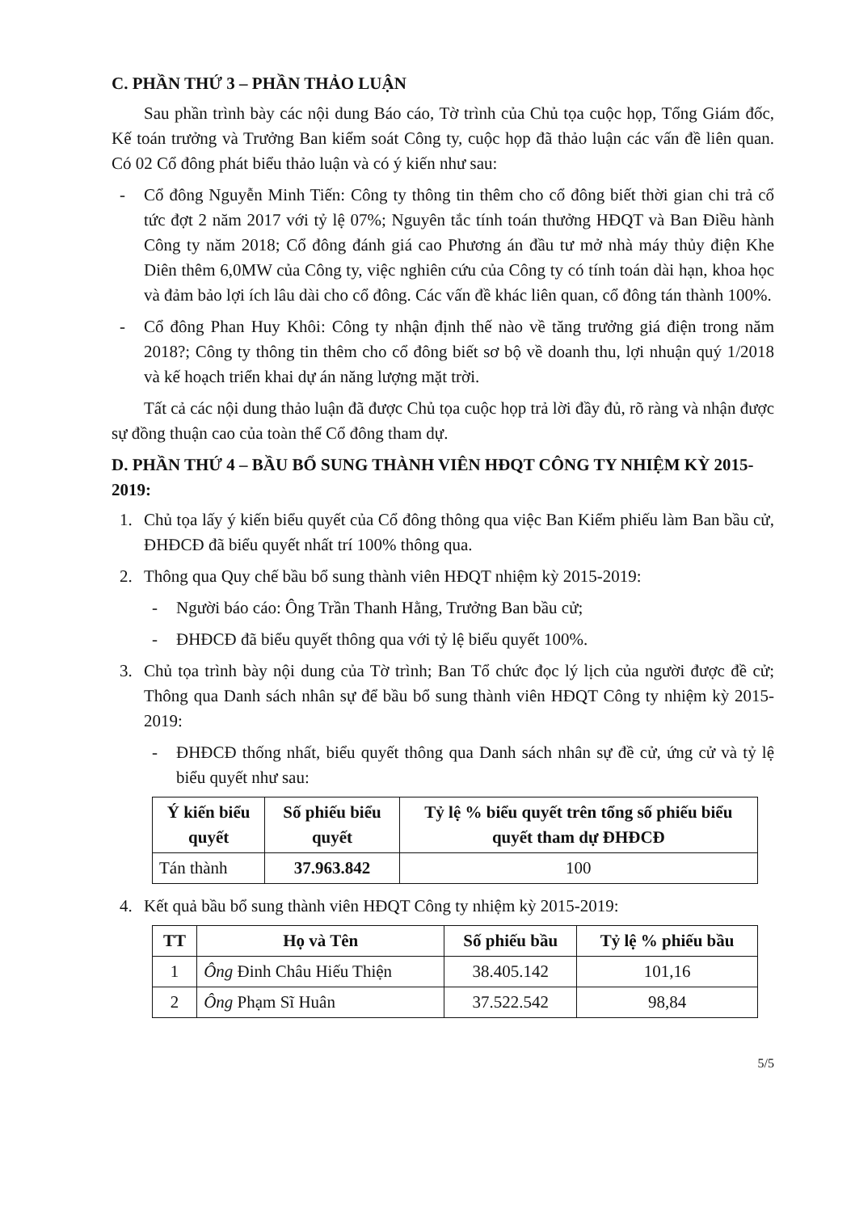C. PHẦN THỨ 3 – PHẦN THẢO LUẬN
Sau phần trình bày các nội dung Báo cáo, Tờ trình của Chủ tọa cuộc họp, Tổng Giám đốc, Kế toán trưởng và Trưởng Ban kiểm soát Công ty, cuộc họp đã thảo luận các vấn đề liên quan. Có 02 Cổ đông phát biểu thảo luận và có ý kiến như sau:
- Cổ đông Nguyễn Minh Tiến: Công ty thông tin thêm cho cổ đông biết thời gian chi trả cổ tức đợt 2 năm 2017 với tỷ lệ 07%; Nguyên tắc tính toán thưởng HĐQT và Ban Điều hành Công ty năm 2018; Cổ đông đánh giá cao Phương án đầu tư mở nhà máy thủy điện Khe Diên thêm 6,0MW của Công ty, việc nghiên cứu của Công ty có tính toán dài hạn, khoa học và đảm bảo lợi ích lâu dài cho cổ đông. Các vấn đề khác liên quan, cổ đông tán thành 100%.
- Cổ đông Phan Huy Khôi: Công ty nhận định thế nào về tăng trưởng giá điện trong năm 2018?; Công ty thông tin thêm cho cổ đông biết sơ bộ về doanh thu, lợi nhuận quý 1/2018 và kế hoạch triển khai dự án năng lượng mặt trời.
Tất cả các nội dung thảo luận đã được Chủ tọa cuộc họp trả lời đầy đủ, rõ ràng và nhận được sự đồng thuận cao của toàn thể Cổ đông tham dự.
D. PHẦN THỨ 4 – BẦU BỔ SUNG THÀNH VIÊN HĐQT CÔNG TY NHIỆM KỲ 2015-2019:
1. Chủ tọa lấy ý kiến biểu quyết của Cổ đông thông qua việc Ban Kiểm phiếu làm Ban bầu cử, ĐHĐCĐ đã biểu quyết nhất trí 100% thông qua.
2. Thông qua Quy chế bầu bổ sung thành viên HĐQT nhiệm kỳ 2015-2019:
- Người báo cáo: Ông Trần Thanh Hằng, Trưởng Ban bầu cử;
- ĐHĐCĐ đã biểu quyết thông qua với tỷ lệ biểu quyết 100%.
3. Chủ tọa trình bày nội dung của Tờ trình; Ban Tổ chức đọc lý lịch của người được đề cử; Thông qua Danh sách nhân sự để bầu bổ sung thành viên HĐQT Công ty nhiệm kỳ 2015-2019:
- ĐHĐCĐ thống nhất, biểu quyết thông qua Danh sách nhân sự đề cử, ứng cử và tỷ lệ biểu quyết như sau:
| Ý kiến biểu quyết | Số phiếu biểu quyết | Tỷ lệ % biểu quyết trên tổng số phiếu biểu quyết tham dự ĐHĐCĐ |
| --- | --- | --- |
| Tán thành | 37.963.842 | 100 |
4. Kết quả bầu bổ sung thành viên HĐQT Công ty nhiệm kỳ 2015-2019:
| TT | Họ và Tên | Số phiếu bầu | Tỷ lệ % phiếu bầu |
| --- | --- | --- | --- |
| 1 | Ông Đinh Châu Hiếu Thiện | 38.405.142 | 101,16 |
| 2 | Ông Phạm Sĩ Huân | 37.522.542 | 98,84 |
5/5